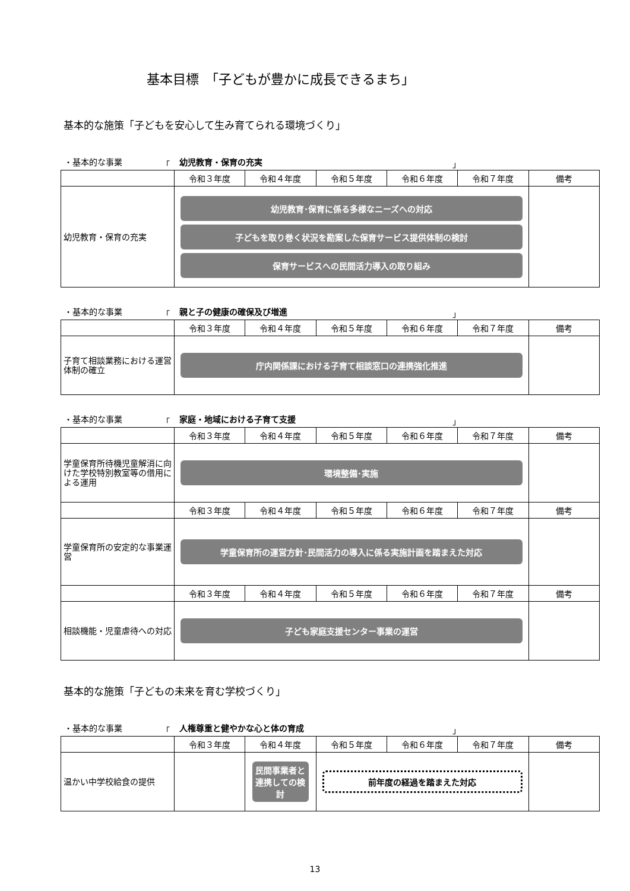基本目標　「子どもが豊かに成長できるまち」
基本的な施策「子どもを安心して生み育てられる環境づくり」
・基本的な事業 「 幼児教育・保育の充実 」
| | 令和３年度 | 令和４年度 | 令和５年度 | 令和６年度 | 令和７年度 | 備考 |
| --- | --- | --- | --- | --- | --- | --- |
| 幼児教育・保育の充実 | 幼児教育･保育に係る多様なニーズへの対応 子どもを取り巻く状況を勘案した保育サービス提供体制の検討 保育サービスへの民間活力導入の取り組み | | | | | |
・基本的な事業 「 親と子の健康の確保及び増進 」
| | 令和３年度 | 令和４年度 | 令和５年度 | 令和６年度 | 令和７年度 | 備考 |
| --- | --- | --- | --- | --- | --- | --- |
| 子育て相談業務における運営体制の確立 | 庁内関係課における子育て相談窓口の連携強化推進 | | | | | |
・基本的な事業 「 家庭・地域における子育て支援 」
| | 令和３年度 | 令和４年度 | 令和５年度 | 令和６年度 | 令和７年度 | 備考 |
| --- | --- | --- | --- | --- | --- | --- |
| 学童保育所待機児童解消に向けた学校特別教室等の借用による運用 | 環境整備･実施 | | | | | |
| | 令和３年度 | 令和４年度 | 令和５年度 | 令和６年度 | 令和７年度 | 備考 |
| 学童保育所の安定的な事業運営 | 学童保育所の運営方針･民間活力の導入に係る実施計画を踏まえた対応 | | | | | |
| | 令和３年度 | 令和４年度 | 令和５年度 | 令和６年度 | 令和７年度 | 備考 |
| 相談機能・児童虐待への対応 | 子ども家庭支援センター事業の運営 | | | | | |
基本的な施策「子どもの未来を育む学校づくり」
・基本的な事業 「 人権尊重と健やかな心と体の育成 」
| | 令和３年度 | 令和４年度 | 令和５年度 | 令和６年度 | 令和７年度 | 備考 |
| --- | --- | --- | --- | --- | --- | --- |
| 温かい中学校給食の提供 | | 民間事業者と連携しての検討 | 前年度の経過を踏まえた対応 | | | |
13